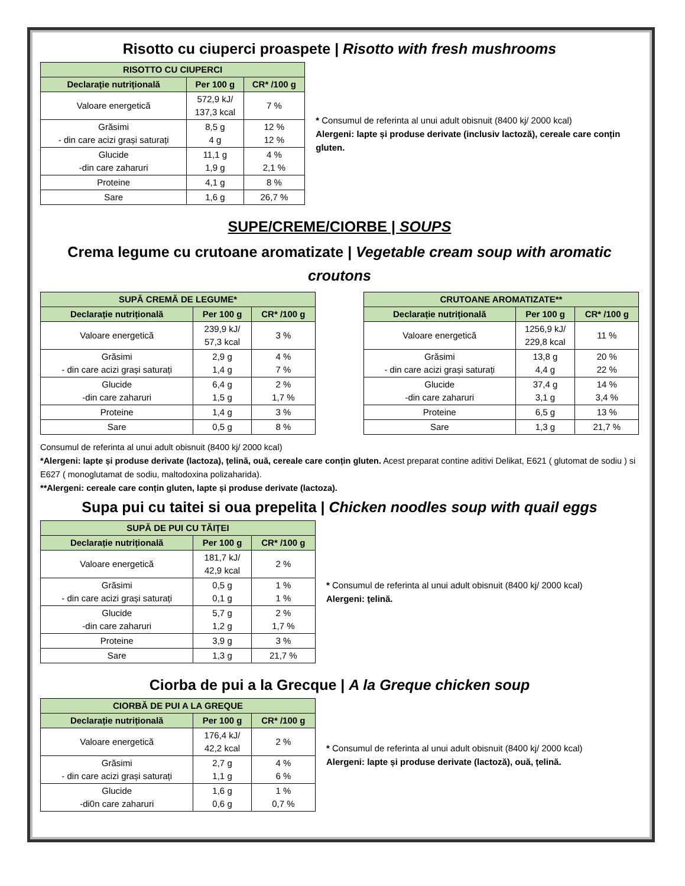Risotto cu ciuperci proaspete | Risotto with fresh mushrooms
| RISOTTO CU CIUPERCI | | |
| --- | --- | --- |
| Declarație nutrițională | Per 100 g | CR* /100 g |
| Valoare energetică | 572,9 kJ/ 137,3 kcal | 7 % |
| Grăsimi - din care acizi grași saturați | 8,5 g 4 g | 12 % 12 % |
| Glucide -din care zaharuri | 11,1 g 1,9 g | 4 % 2,1 % |
| Proteine | 4,1 g | 8 % |
| Sare | 1,6 g | 26,7 % |
* Consumul de referinta al unui adult obisnuit (8400 kj/ 2000 kcal)
Alergeni: lapte și produse derivate (inclusiv lactoză), cereale care conțin gluten.
SUPE/CREME/CIORBE | SOUPS
Crema legume cu crutoane aromatizate | Vegetable cream soup with aromatic croutons
| SUPĂ CREMĂ DE LEGUME* | | |
| --- | --- | --- |
| Declarație nutrițională | Per 100 g | CR* /100 g |
| Valoare energetică | 239,9 kJ/ 57,3 kcal | 3 % |
| Grăsimi - din care acizi grași saturați | 2,9 g 1,4 g | 4 % 7 % |
| Glucide -din care zaharuri | 6,4 g 1,5 g | 2 % 1,7 % |
| Proteine | 1,4 g | 3 % |
| Sare | 0,5 g | 8 % |
| CRUTOANE AROMATIZATE** | | |
| --- | --- | --- |
| Declarație nutrițională | Per 100 g | CR* /100 g |
| Valoare energetică | 1256,9 kJ/ 229,8 kcal | 11 % |
| Grăsimi - din care acizi grași saturați | 13,8 g 4,4 g | 20 % 22 % |
| Glucide -din care zaharuri | 37,4 g 3,1 g | 14 % 3,4 % |
| Proteine | 6,5 g | 13 % |
| Sare | 1,3 g | 21,7 % |
Consumul de referinta al unui adult obisnuit (8400 kj/ 2000 kcal)
*Alergeni: lapte și produse derivate (lactoza), țelină, ouă, cereale care conțin gluten. Acest preparat contine aditivi Delikat, E621 ( glutomat de sodiu ) si E627 ( monoglutamat de sodiu, maltodoxina polizaharida).
**Alergeni: cereale care conțin gluten, lapte și produse derivate (lactoza).
Supa pui cu taitei si oua prepelita | Chicken noodles soup with quail eggs
| SUPĂ DE PUI CU TĂIȚEI | | |
| --- | --- | --- |
| Declarație nutrițională | Per 100 g | CR* /100 g |
| Valoare energetică | 181,7 kJ/ 42,9 kcal | 2 % |
| Grăsimi - din care acizi grași saturați | 0,5 g 0,1 g | 1 % 1 % |
| Glucide -din care zaharuri | 5,7 g 1,2 g | 2 % 1,7 % |
| Proteine | 3,9 g | 3 % |
| Sare | 1,3 g | 21,7 % |
* Consumul de referinta al unui adult obisnuit (8400 kj/ 2000 kcal)
Alergeni: țelină.
Ciorba de pui a la Grecque | A la Greque chicken soup
| CIORBĂ DE PUI A LA GREQUE | | |
| --- | --- | --- |
| Declarație nutrițională | Per 100 g | CR* /100 g |
| Valoare energetică | 176,4 kJ/ 42,2 kcal | 2 % |
| Grăsimi - din care acizi grași saturați | 2,7 g 1,1 g | 4 % 6 % |
| Glucide -di0n care zaharuri | 1,6 g 0,6 g | 1 % 0,7 % |
* Consumul de referinta al unui adult obisnuit (8400 kj/ 2000 kcal)
Alergeni: lapte și produse derivate (lactoză), ouă, țelină.